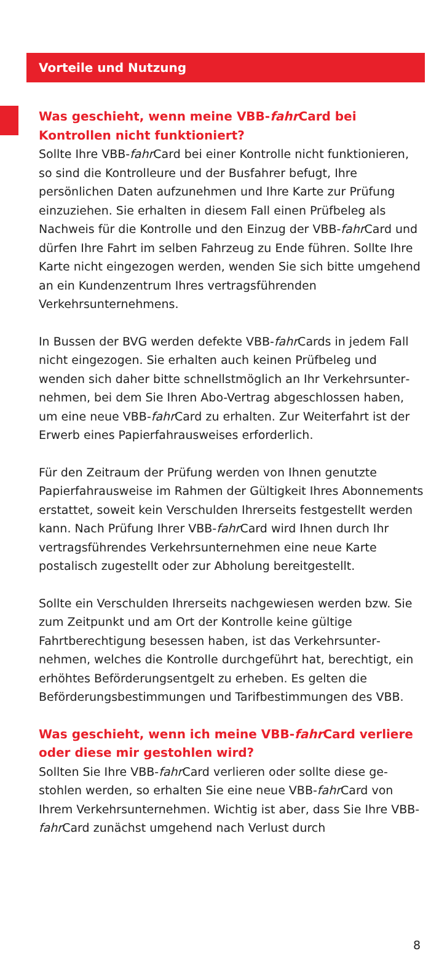Vorteile und Nutzung
Was geschieht, wenn meine VBB-fahr Card bei Kontrollen nicht funktioniert?
Sollte Ihre VBB-fahr Card bei einer Kontrolle nicht funktionie­ren, so sind die Kontrolleure und der Busfahrer befugt, Ihre persönlichen Daten aufzunehmen und Ihre Karte zur Prüfung einzuziehen. Sie erhalten in diesem Fall einen Prüfbeleg als Nachweis für die Kontrolle und den Einzug der VBB-fahr Card und dürfen Ihre Fahrt im selben Fahrzeug zu Ende führen. Sollte Ihre Karte nicht eingezogen werden, wenden Sie sich bitte umgehend an ein Kundenzentrum Ihres vertragsführen­den Verkehrsunternehmens.
In Bussen der BVG werden defekte VBB-fahr Cards in jedem Fall nicht eingezogen. Sie erhalten auch keinen Prüfbeleg und wenden sich daher bitte schnellstmöglich an Ihr Verkehrsunter­nehmen, bei dem Sie Ihren Abo-Vertrag abgeschlossen haben, um eine neue VBB-fahr Card zu erhalten. Zur Weiterfahrt ist der Erwerb eines Papierfahrausweises erforderlich.
Für den Zeitraum der Prüfung werden von Ihnen genutzte Papierfahrausweise im Rahmen der Gültigkeit Ihres Abonne­ments erstattet, soweit kein Verschulden Ihrerseits fest­gestellt werden kann. Nach Prüfung Ihrer VBB-fahr Card wird Ihnen durch Ihr vertragsführendes Verkehrsunternehmen eine neue Karte postalisch zugestellt oder zur Abholung bereitgestellt.
Sollte ein Verschulden Ihrerseits nachgewiesen werden bzw. Sie zum Zeitpunkt und am Ort der Kontrolle keine gültige Fahrtberechtigung besessen haben, ist das Verkehrsunter­nehmen, welches die Kontrolle durchgeführt hat, berechtigt, ein erhöhtes Beförderungsentgelt zu erheben. Es gelten die Beförderungsbestimmungen und Tarifbestimmungen des VBB.
Was geschieht, wenn ich meine VBB-fahr Card verliere oder diese mir gestohlen wird?
Sollten Sie Ihre VBB-fahr Card verlieren oder sollte diese ge­stohlen werden, so erhalten Sie eine neue VBB-fahr Card von Ihrem Verkehrsunternehmen. Wichtig ist aber, dass Sie Ihre VBB-fahr Card zunächst umgehend nach Verlust durch
8